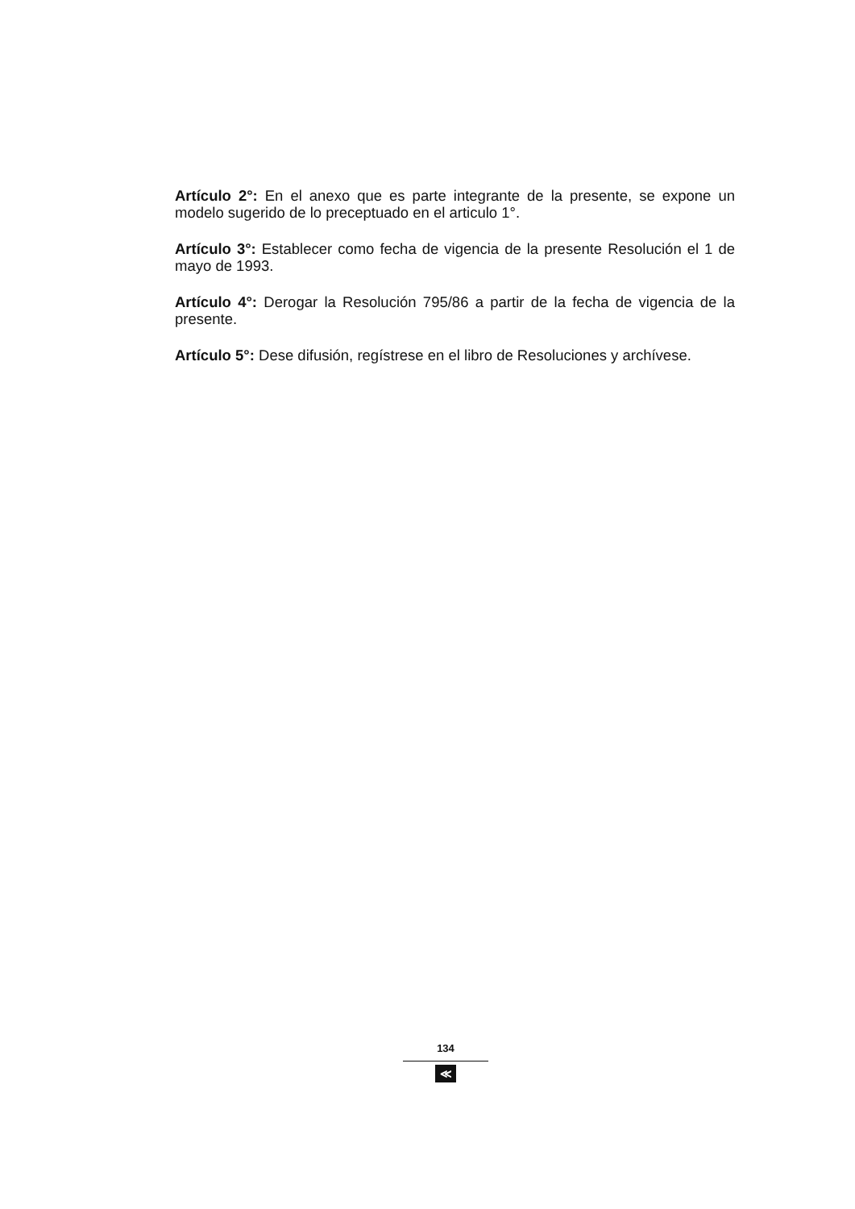Artículo 2°: En el anexo que es parte integrante de la presente, se expone un modelo sugerido de lo preceptuado en el articulo 1°.
Artículo 3°: Establecer como fecha de vigencia de la presente Resolución el 1 de mayo de 1993.
Artículo 4°: Derogar la Resolución 795/86 a partir de la fecha de vigencia de la presente.
Artículo 5°: Dese difusión, regístrese en el libro de Resoluciones y archívese.
134
≪